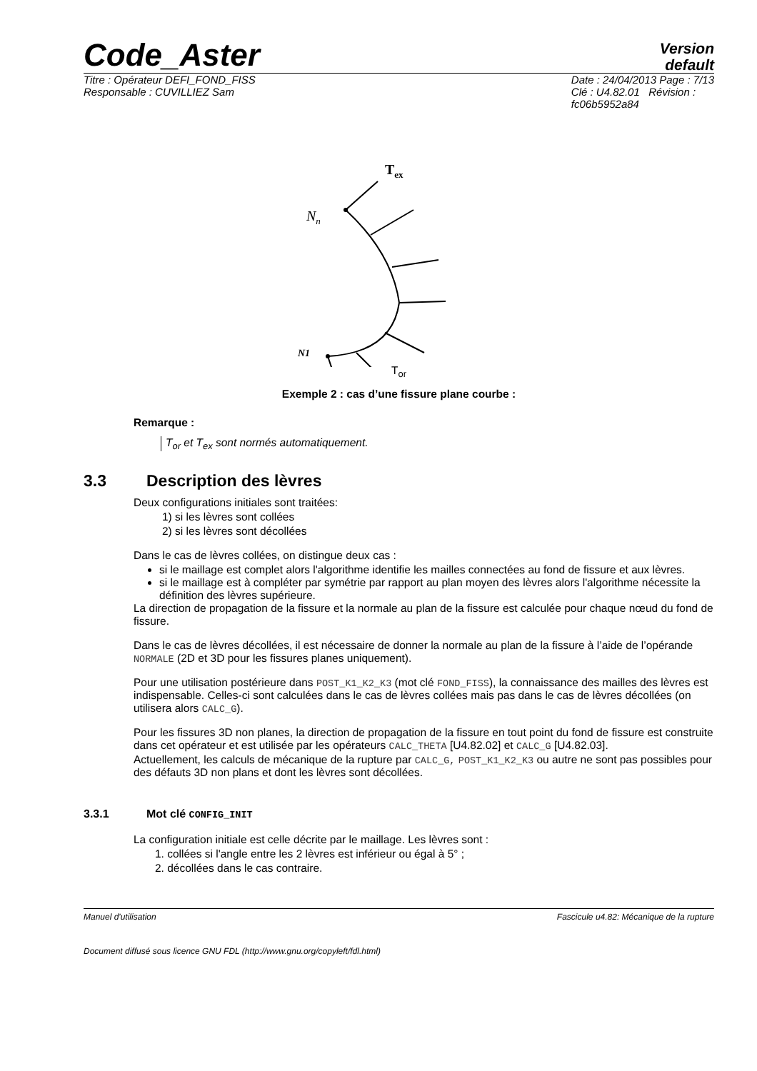Code_Aster
Version
default
Titre : Opérateur DEFI_FOND_FISS
Responsable : CUVILLIEZ Sam
Date : 24/04/2013 Page : 7/13
Clé : U4.82.01 Révision :
fc06b5952a84
Tex
Nn
N1
T<sub>or</sub>
Exemple 2 : cas d’une fissure plane courbe :
Remarque :
T<sub>or</sub> et T<sub>ex</sub> sont normés automatiquement.
3.3 Description des lèvres
Deux configurations initiales sont traitées:
1) si les lèvres sont collées
2) si les lèvres sont décollées
Dans le cas de lèvres collées, on distingue deux cas :
si le maillage est complet alors l'algorithme identifie les mailles connectées au fond de fissure et aux lèvres.
si le maillage est à compléter par symétrie par rapport au plan moyen des lèvres alors l'algorithme nécessite la définition des lèvres supérieure.
La direction de propagation de la fissure et la normale au plan de la fissure est calculée pour chaque nœud du fond de fissure.
Dans le cas de lèvres décollées, il est nécessaire de donner la normale au plan de la fissure à l’aide de l’opérande NORMALE (2D et 3D pour les fissures planes uniquement).
Pour une utilisation postérieure dans POST_K1_K2_K3 (mot clé FOND_FISS), la connaissance des mailles des lèvres est indispensable. Celles-ci sont calculées dans le cas de lèvres collées mais pas dans le cas de lèvres décollées (on utilisera alors CALC_G).
Pour les fissures 3D non planes, la direction de propagation de la fissure en tout point du fond de fissure est construite dans cet opérateur et est utilisée par les opérateurs CALC_THETA [U4.82.02] et CALC_G [U4.82.03].
Actuellement, les calculs de mécanique de la rupture par CALC_G, POST_K1_K2_K3 ou autre ne sont pas possibles pour des défauts 3D non plans et dont les lèvres sont décollées.
3.3.1 Mot clé CONFIG_INIT
La configuration initiale est celle décrite par le maillage. Les lèvres sont :
1. collées si l'angle entre les 2 lèvres est inférieur ou égal à 5° ;
2. décollées dans le cas contraire.
Manuel d'utilisation Fascicule u4.82: Mécanique de la rupture
Document diffusé sous licence GNU FDL (http://www.gnu.org/copyleft/fdl.html)